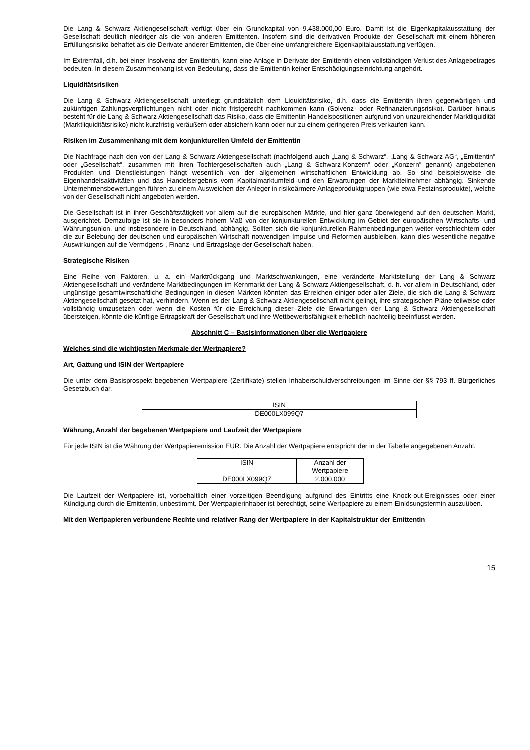Die Lang & Schwarz Aktiengesellschaft verfügt über ein Grundkapital von 9.438.000,00 Euro. Damit ist die Eigenkapitalausstattung der Gesellschaft deutlich niedriger als die von anderen Emittenten. Insofern sind die derivativen Produkte der Gesellschaft mit einem höheren Erfüllungsrisiko behaftet als die Derivate anderer Emittenten, die über eine umfangreichere Eigenkapitalausstattung verfügen.
Im Extremfall, d.h. bei einer Insolvenz der Emittentin, kann eine Anlage in Derivate der Emittentin einen vollständigen Verlust des Anlagebetrages bedeuten. In diesem Zusammenhang ist von Bedeutung, dass die Emittentin keiner Entschädigungseinrichtung angehört.
Liquiditätsrisiken
Die Lang & Schwarz Aktiengesellschaft unterliegt grundsätzlich dem Liquiditätsrisiko, d.h. dass die Emittentin ihren gegenwärtigen und zukünftigen Zahlungsverpflichtungen nicht oder nicht fristgerecht nachkommen kann (Solvenz- oder Refinanzierungsrisiko). Darüber hinaus besteht für die Lang & Schwarz Aktiengesellschaft das Risiko, dass die Emittentin Handelspositionen aufgrund von unzureichender Marktliquidität (Marktliquiditätsrisiko) nicht kurzfristig veräußern oder absichern kann oder nur zu einem geringeren Preis verkaufen kann.
Risiken im Zusammenhang mit dem konjunkturellen Umfeld der Emittentin
Die Nachfrage nach den von der Lang & Schwarz Aktiengesellschaft (nachfolgend auch „Lang & Schwarz“, „Lang & Schwarz AG“, „Emittentin“ oder „Gesellschaft“, zusammen mit ihren Tochtergesellschaften auch „Lang & Schwarz-Konzern“ oder „Konzern“ genannt) angebotenen Produkten und Dienstleistungen hängt wesentlich von der allgemeinen wirtschaftlichen Entwicklung ab. So sind beispielsweise die Eigenhandelsaktivitäten und das Handelsergebnis vom Kapitalmarktumfeld und den Erwartungen der Marktteilnehmer abhängig. Sinkende Unternehmensbewertungen führen zu einem Ausweichen der Anleger in risikoärmere Anlageproduktgruppen (wie etwa Festzinsprodukte), welche von der Gesellschaft nicht angeboten werden.
Die Gesellschaft ist in ihrer Geschäftstätigkeit vor allem auf die europäischen Märkte, und hier ganz überwiegend auf den deutschen Markt, ausgerichtet. Demzufolge ist sie in besonders hohem Maß von der konjunkturellen Entwicklung im Gebiet der europäischen Wirtschafts- und Währungsunion, und insbesondere in Deutschland, abhängig. Sollten sich die konjunkturellen Rahmenbedingungen weiter verschlechtern oder die zur Belebung der deutschen und europäischen Wirtschaft notwendigen Impulse und Reformen ausbleiben, kann dies wesentliche negative Auswirkungen auf die Vermögens-, Finanz- und Ertragslage der Gesellschaft haben.
Strategische Risiken
Eine Reihe von Faktoren, u. a. ein Marktrückgang und Marktschwankungen, eine veränderte Marktstellung der Lang & Schwarz Aktiengesellschaft und veränderte Marktbedingungen im Kernmarkt der Lang & Schwarz Aktiengesellschaft, d. h. vor allem in Deutschland, oder ungünstige gesamtwirtschaftliche Bedingungen in diesen Märkten könnten das Erreichen einiger oder aller Ziele, die sich die Lang & Schwarz Aktiengesellschaft gesetzt hat, verhindern. Wenn es der Lang & Schwarz Aktiengesellschaft nicht gelingt, ihre strategischen Pläne teilweise oder vollständig umzusetzen oder wenn die Kosten für die Erreichung dieser Ziele die Erwartungen der Lang & Schwarz Aktiengesellschaft übersteigen, könnte die künftige Ertragskraft der Gesellschaft und ihre Wettbewerbsfähigkeit erheblich nachteilig beeinflusst werden.
Abschnitt C – Basisinformationen über die Wertpapiere
Welches sind die wichtigsten Merkmale der Wertpapiere?
Art, Gattung und ISIN der Wertpapiere
Die unter dem Basisprospekt begebenen Wertpapiere (Zertifikate) stellen Inhaberschuldverschreibungen im Sinne der §§ 793 ff. Bürgerliches Gesetzbuch dar.
| ISIN |
| --- |
| DE000LX099Q7 |
Währung, Anzahl der begebenen Wertpapiere und Laufzeit der Wertpapiere
Für jede ISIN ist die Währung der Wertpapieremission EUR. Die Anzahl der Wertpapiere entspricht der in der Tabelle angegebenen Anzahl.
| ISIN | Anzahl der Wertpapiere |
| --- | --- |
| DE000LX099Q7 | 2.000.000 |
Die Laufzeit der Wertpapiere ist, vorbehaltlich einer vorzeitigen Beendigung aufgrund des Eintritts eine Knock-out-Ereignisses oder einer Kündigung durch die Emittentin, unbestimmt. Der Wertpapierinhaber ist berechtigt, seine Wertpapiere zu einem Einlösungstermin auszuüben.
Mit den Wertpapieren verbundene Rechte und relativer Rang der Wertpapiere in der Kapitalstruktur der Emittentin
15